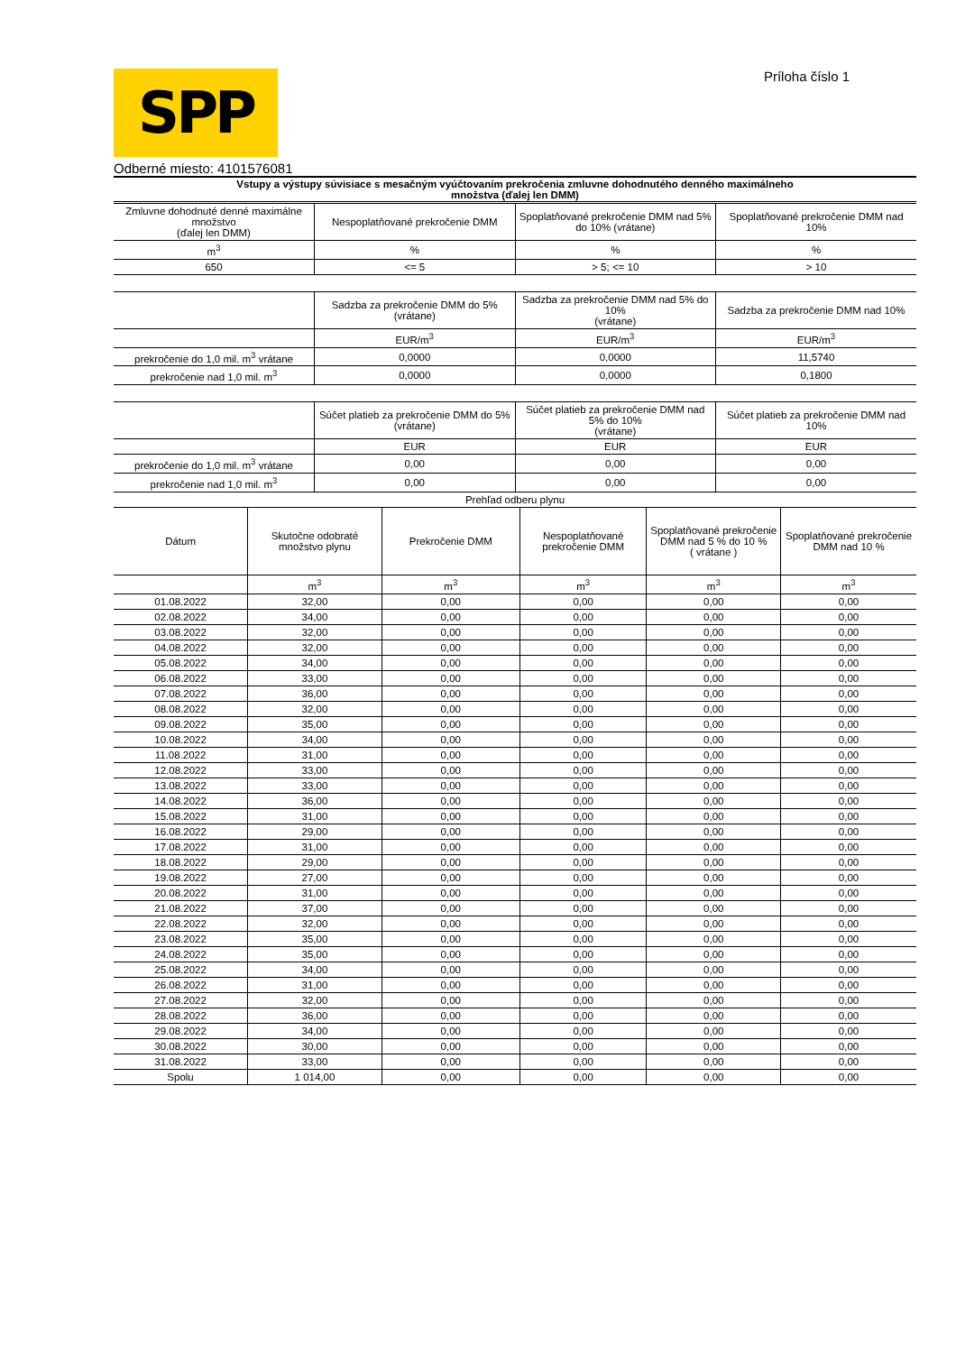SPP
Príloha číslo 1
Odberné miesto: 4101576081
Vstupy a výstupy súvisiace s mesačným vyúčtovaním prekročenia zmluvne dohodnutého denného maximálneho
množstva (ďalej len DMM)
| Zmluvne dohodnuté denné maximálne množstvo (ďalej len DMM) | Nespoplatňované prekročenie DMM | Spoplatňované prekročenie DMM nad 5% do 10% (vrátane) | Spoplatňované prekročenie DMM nad 10% |
| --- | --- | --- | --- |
| m<sup>3</sup> | % | % | % |
| 650 | <= 5 | > 5; <= 10 | > 10 |
| | Sadzba za prekročenie DMM do 5% (vrátane) | Sadzba za prekročenie DMM nad 5% do 10% (vrátane) | Sadzba za prekročenie DMM nad 10% |
| --- | --- | --- | --- |
| | EUR/m<sup>3</sup> | EUR/m<sup>3</sup> | EUR/m<sup>3</sup> |
| prekročenie do 1,0 mil. m<sup>3</sup> vrátane | 0,0000 | 0,0000 | 11,5740 |
| prekročenie nad 1,0 mil. m<sup>3</sup> | 0,0000 | 0,0000 | 0,1800 |
| | Súčet platieb za prekročenie DMM do 5% (vrátane) | Súčet platieb za prekročenie DMM nad 5% do 10% (vrátane) | Súčet platieb za prekročenie DMM nad 10% |
| --- | --- | --- | --- |
| | EUR | EUR | EUR |
| prekročenie do 1,0 mil. m<sup>3</sup> vrátane | 0,00 | 0,00 | 0,00 |
| prekročenie nad 1,0 mil. m<sup>3</sup> | 0,00 | 0,00 | 0,00 |
| Prehľad odberu plynu | | | |
| Dátum | Skutočne odobraté množstvo plynu | Prekročenie DMM | Nespoplatňované prekročenie DMM | Spoplatňované prekročenie DMM nad 5 % do 10 % ( vrátane ) | Spoplatňované prekročenie DMM nad 10 % |
| --- | --- | --- | --- | --- | --- |
| | m<sup>3</sup> | m<sup>3</sup> | m<sup>3</sup> | m<sup>3</sup> | m<sup>3</sup> |
| 01.08.2022 | 32,00 | 0,00 | 0,00 | 0,00 | 0,00 |
| 02.08.2022 | 34,00 | 0,00 | 0,00 | 0,00 | 0,00 |
| 03.08.2022 | 32,00 | 0,00 | 0,00 | 0,00 | 0,00 |
| 04.08.2022 | 32,00 | 0,00 | 0,00 | 0,00 | 0,00 |
| 05.08.2022 | 34,00 | 0,00 | 0,00 | 0,00 | 0,00 |
| 06.08.2022 | 33,00 | 0,00 | 0,00 | 0,00 | 0,00 |
| 07.08.2022 | 36,00 | 0,00 | 0,00 | 0,00 | 0,00 |
| 08.08.2022 | 32,00 | 0,00 | 0,00 | 0,00 | 0,00 |
| 09.08.2022 | 35,00 | 0,00 | 0,00 | 0,00 | 0,00 |
| 10.08.2022 | 34,00 | 0,00 | 0,00 | 0,00 | 0,00 |
| 11.08.2022 | 31,00 | 0,00 | 0,00 | 0,00 | 0,00 |
| 12.08.2022 | 33,00 | 0,00 | 0,00 | 0,00 | 0,00 |
| 13.08.2022 | 33,00 | 0,00 | 0,00 | 0,00 | 0,00 |
| 14.08.2022 | 36,00 | 0,00 | 0,00 | 0,00 | 0,00 |
| 15.08.2022 | 31,00 | 0,00 | 0,00 | 0,00 | 0,00 |
| 16.08.2022 | 29,00 | 0,00 | 0,00 | 0,00 | 0,00 |
| 17.08.2022 | 31,00 | 0,00 | 0,00 | 0,00 | 0,00 |
| 18.08.2022 | 29,00 | 0,00 | 0,00 | 0,00 | 0,00 |
| 19.08.2022 | 27,00 | 0,00 | 0,00 | 0,00 | 0,00 |
| 20.08.2022 | 31,00 | 0,00 | 0,00 | 0,00 | 0,00 |
| 21.08.2022 | 37,00 | 0,00 | 0,00 | 0,00 | 0,00 |
| 22.08.2022 | 32,00 | 0,00 | 0,00 | 0,00 | 0,00 |
| 23.08.2022 | 35,00 | 0,00 | 0,00 | 0,00 | 0,00 |
| 24.08.2022 | 35,00 | 0,00 | 0,00 | 0,00 | 0,00 |
| 25.08.2022 | 34,00 | 0,00 | 0,00 | 0,00 | 0,00 |
| 26.08.2022 | 31,00 | 0,00 | 0,00 | 0,00 | 0,00 |
| 27.08.2022 | 32,00 | 0,00 | 0,00 | 0,00 | 0,00 |
| 28.08.2022 | 36,00 | 0,00 | 0,00 | 0,00 | 0,00 |
| 29.08.2022 | 34,00 | 0,00 | 0,00 | 0,00 | 0,00 |
| 30.08.2022 | 30,00 | 0,00 | 0,00 | 0,00 | 0,00 |
| 31.08.2022 | 33,00 | 0,00 | 0,00 | 0,00 | 0,00 |
| Spolu | 1 014,00 | 0,00 | 0,00 | 0,00 | 0,00 |